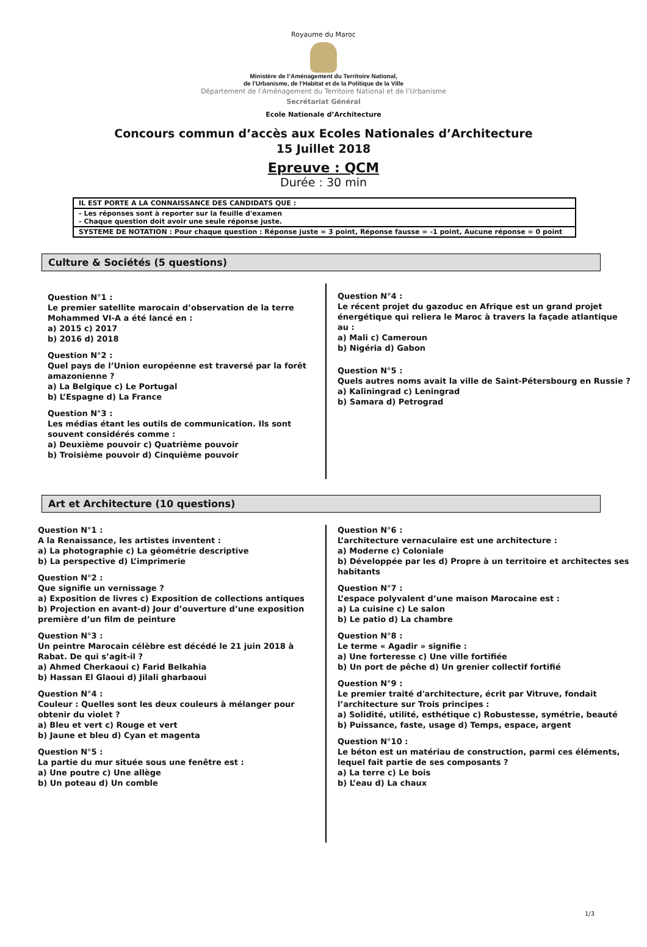Royaume du Maroc
Ministère de l’Aménagement du Territoire National,
de l’Urbanisme, de l’Habitat et de la Politique de la Ville
Département de l’Aménagement du Territoire National et de l’Urbanisme
Secrétariat Général
Ecole Nationale d’Architecture
Concours commun d’accès aux Ecoles Nationales d’Architecture
15 Juillet 2018
Epreuve : QCM
Durée : 30 min
| IL EST PORTE A LA CONNAISSANCE DES CANDIDATS QUE : |
| - Les réponses sont à reporter sur la feuille d'examen - Chaque question doit avoir une seule réponse juste. |
| SYSTEME DE NOTATION : Pour chaque question : Réponse juste = 3 point, Réponse fausse = -1 point, Aucune réponse = 0 point |
Culture & Sociétés (5 questions)
Question N°1 :
Le premier satellite marocain d’observation de la terre Mohammed VI-A a été lancé en :
a) 2015 c) 2017
b) 2016 d) 2018
Question N°2 :
Quel pays de l’Union européenne est traversé par la forêt amazonienne ?
a) La Belgique c) Le Portugal
b) L’Espagne d) La France
Question N°3 :
Les médias étant les outils de communication. Ils sont souvent considérés comme :
a) Deuxième pouvoir c) Quatrième pouvoir
b) Troisième pouvoir d) Cinquième pouvoir
Question N°4 :
Le récent projet du gazoduc en Afrique est un grand projet énergétique qui reliera le Maroc à travers la façade atlantique au :
a) Mali c) Cameroun
b) Nigéria d) Gabon
Question N°5 :
Quels autres noms avait la ville de Saint-Pétersbourg en Russie ?
a) Kaliningrad c) Leningrad
b) Samara d) Petrograd
Art et Architecture (10 questions)
Question N°1 :
A la Renaissance, les artistes inventent :
a) La photographie c) La géométrie descriptive
b) La perspective d) L’imprimerie
Question N°2 :
Que signifie un vernissage ?
a) Exposition de livres c) Exposition de collections antiques
b) Projection en avant-d) Jour d’ouverture d’une exposition première d’un film de peinture
Question N°3 :
Un peintre Marocain célèbre est décédé le 21 juin 2018 à Rabat. De qui s’agit-il ?
a) Ahmed Cherkaoui c) Farid Belkahia
b) Hassan El Glaoui d) Jilali gharbaoui
Question N°4 :
Couleur : Quelles sont les deux couleurs à mélanger pour obtenir du violet ?
a) Bleu et vert c) Rouge et vert
b) Jaune et bleu d) Cyan et magenta
Question N°5 :
La partie du mur située sous une fenêtre est :
a) Une poutre c) Une allège
b) Un poteau d) Un comble
Question N°6 :
L’architecture vernaculaire est une architecture :
a) Moderne c) Coloniale
b) Développée par les d) Propre à un territoire et architectes ses habitants
Question N°7 :
L’espace polyvalent d’une maison Marocaine est :
a) La cuisine c) Le salon
b) Le patio d) La chambre
Question N°8 :
Le terme « Agadir » signifie :
a) Une forteresse c) Une ville fortifiée
b) Un port de pêche d) Un grenier collectif fortifié
Question N°9 :
Le premier traité d'architecture, écrit par Vitruve, fondait l’architecture sur Trois principes :
a) Solidité, utilité, esthétique c) Robustesse, symétrie, beauté
b) Puissance, faste, usage d) Temps, espace, argent
Question N°10 :
Le béton est un matériau de construction, parmi ces éléments, lequel fait partie de ses composants ?
a) La terre c) Le bois
b) L’eau d) La chaux
1/3